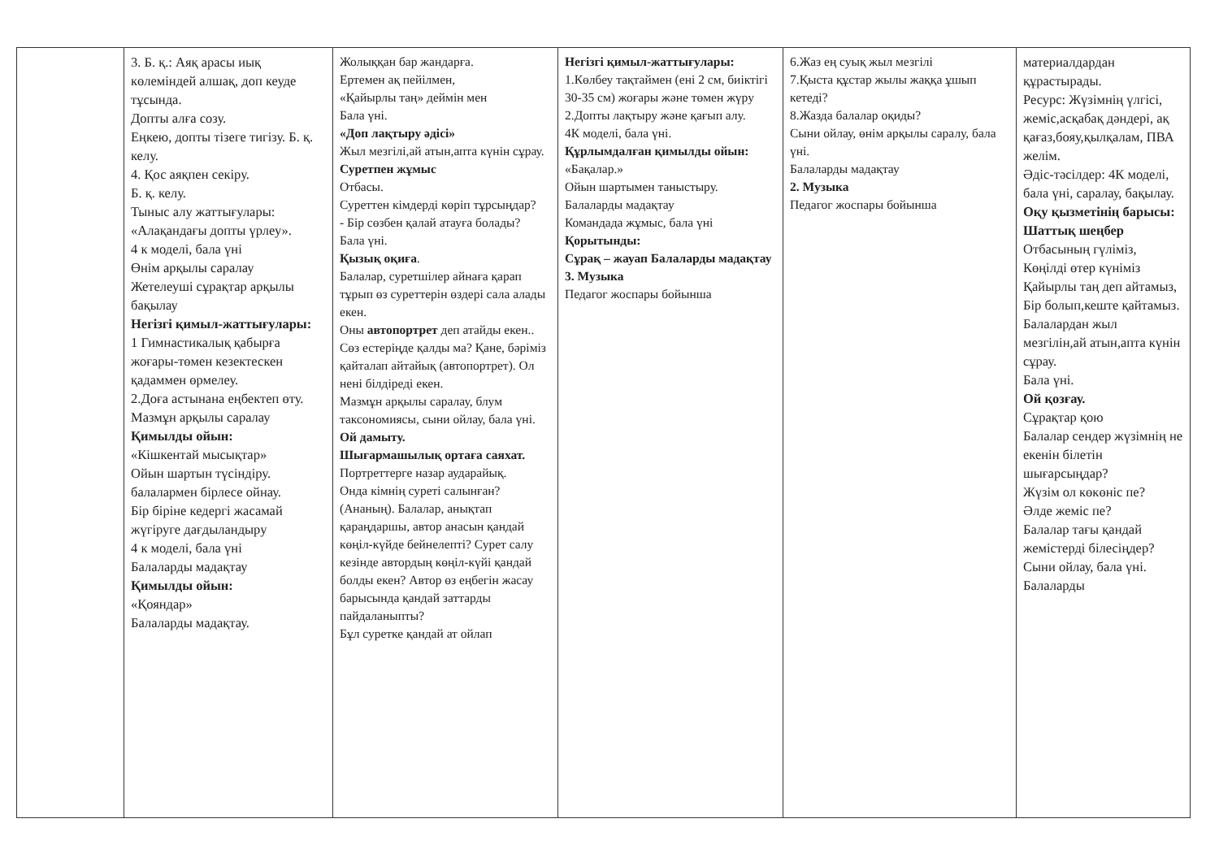| | 3. Б. қ.: Аяқ арасы иық көлеміндей алшақ, доп кеуде тұсында. Допты алға созу. Еңкею, допты тізеге тигізу. Б. қ. келу. 4. Қос аяқпен секіру. Б. қ. келу. Тыныс алу жаттығулары: «Алақандағы допты үрлеу». 4 к моделі, бала үні Өнім арқылы саралау Жетелеуші сұрақтар арқылы бақылау Негізгі қимыл-жаттығулары: 1 Гимнастикалық қабырға жоғары-төмен кезектескен қадаммен өрмелеу. 2.Доға астынана еңбектеп өту. Мазмұн арқылы саралау Қимылды ойын: «Кішкентай мысықтар» Ойын шартын түсіндіру. балалармен бірлесе ойнау. Бір біріне кедергі жасамай жүгіруге дағдыландыру 4 к моделі, бала үні Балаларды мадақтау Қимылды ойын: «Қояндар» Балаларды мадақтау. | Жолыққан бар жандарға. Ертемен ақ пейілмен, «Қайырлы таң» деймін мен Бала үні. «Доп лақтыру әдісі» Жыл мезгілі,ай атын,апта күнін сұрау. Суретпен жұмыс Отбасы. Суреттен кімдерді көріп тұрсыңдар? - Бір сөзбен қалай атауға болады? Бала үні. Қызық оқиға . Балалар, суретшілер айнаға қарап тұрып өз суреттерін өздері сала алады екен. Оны автопортрет деп атайды екен.. Сөз естеріңде қалды ма? Қане, бәріміз қайталап айтайық (автопортрет). Ол нені білдіреді екен. Мазмұн арқылы саралау, блум таксономиясы, сыни ойлау, бала үні. Ой дамыту. Шығармашылық ортаға саяхат. Портреттерге назар аударайық. Онда кімнің суреті салынған? (Ананың). Балалар, анықтап қараңдаршы, автор анасын қандай көңіл-күйде бейнелепті? Сурет салу кезінде автордың көңіл-күйі қандай болды екен? Автор өз еңбегін жасау барысында қандай заттарды пайдаланыпты? Бұл суретке қандай ат ойлап | Негізгі қимыл-жаттығулары: 1.Көлбеу тақтаймен (ені 2 см, биіктігі 30-35 см) жоғары және төмен жүру 2.Допты лақтыру және қағып алу. 4К моделі, бала үні. Құрлымдалған қимылды ойын: «Бақалар.» Ойын шартымен таныстыру. Балаларды мадақтау Командада жұмыс, бала үні Қорытынды: Сұрақ – жауап Балаларды мадақтау 3. Музыка Педагог жоспары бойынша | 6.Жаз ең суық жыл мезгілі 7.Қыста құстар жылы жаққа ұшып кетеді? 8.Жазда балалар оқиды? Сыни ойлау, өнім арқылы саралу, бала үні. Балаларды мадақтау 2. Музыка Педагог жоспары бойынша | материалдардан құрастырады. Ресурс: Жүзімнің үлгісі, жеміс,асқабақ дәндері, ақ қағаз,бояу,қылқалам, ПВА желім. Әдіс-тәсілдер: 4К моделі, бала үні, саралау, бақылау. Оқу қызметінің барысы: Шаттық шеңбер Отбасының гүліміз, Көңілді өтер күніміз Қайырлы таң деп айтамыз, Бір болып,кеште қайтамыз. Балалардан жыл мезгілін,ай атын,апта күнін сұрау. Бала үні. Ой қозғау. Сұрақтар қою Балалар сендер жүзімнің не екенін білетін шығарсыңдар? Жүзім ол көкөніс пе? Әлде жеміс пе? Балалар тағы қандай жемістерді білесіңдер? Сыни ойлау, бала үні. Балаларды |